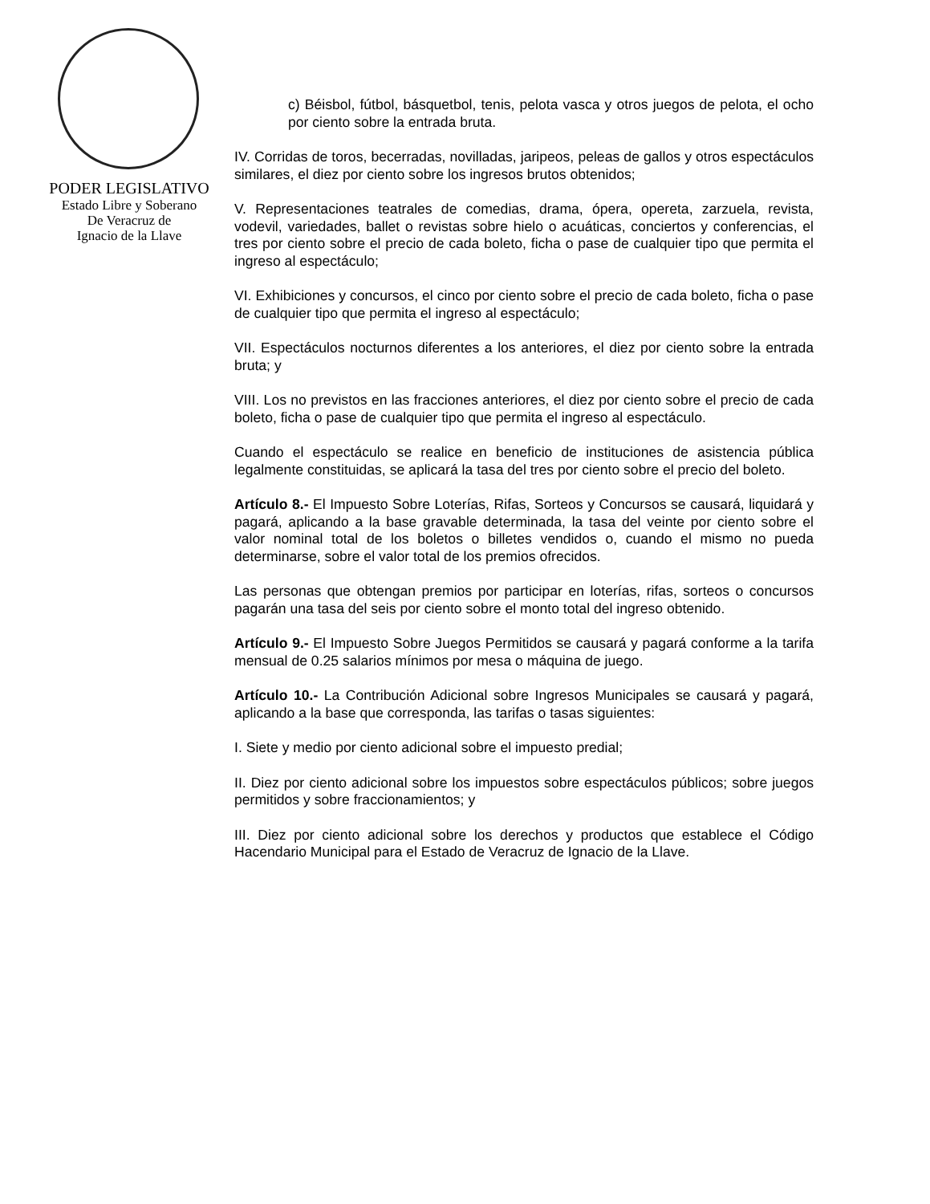PODER LEGISLATIVO
Estado Libre y Soberano
De Veracruz de
Ignacio de la Llave
c) Béisbol, fútbol, básquetbol, tenis, pelota vasca y otros juegos de pelota, el ocho por ciento sobre la entrada bruta.
IV. Corridas de toros, becerradas, novilladas, jaripeos, peleas de gallos y otros espectáculos similares, el diez por ciento sobre los ingresos brutos obtenidos;
V. Representaciones teatrales de comedias, drama, ópera, opereta, zarzuela, revista, vodevil, variedades, ballet o revistas sobre hielo o acuáticas, conciertos y conferencias, el tres por ciento sobre el precio de cada boleto, ficha o pase de cualquier tipo que permita el ingreso al espectáculo;
VI. Exhibiciones y concursos, el cinco por ciento sobre el precio de cada boleto, ficha o pase de cualquier tipo que permita el ingreso al espectáculo;
VII. Espectáculos nocturnos diferentes a los anteriores, el diez por ciento sobre la entrada bruta; y
VIII. Los no previstos en las fracciones anteriores, el diez por ciento sobre el precio de cada boleto, ficha o pase de cualquier tipo que permita el ingreso al espectáculo.
Cuando el espectáculo se realice en beneficio de instituciones de asistencia pública legalmente constituidas, se aplicará la tasa del tres por ciento sobre el precio del boleto.
Artículo 8.- El Impuesto Sobre Loterías, Rifas, Sorteos y Concursos se causará, liquidará y pagará, aplicando a la base gravable determinada, la tasa del veinte por ciento sobre el valor nominal total de los boletos o billetes vendidos o, cuando el mismo no pueda determinarse, sobre el valor total de los premios ofrecidos.
Las personas que obtengan premios por participar en loterías, rifas, sorteos o concursos pagarán una tasa del seis por ciento sobre el monto total del ingreso obtenido.
Artículo 9.- El Impuesto Sobre Juegos Permitidos se causará y pagará conforme a la tarifa mensual de 0.25 salarios mínimos por mesa o máquina de juego.
Artículo 10.- La Contribución Adicional sobre Ingresos Municipales se causará y pagará, aplicando a la base que corresponda, las tarifas o tasas siguientes:
I. Siete y medio por ciento adicional sobre el impuesto predial;
II. Diez por ciento adicional sobre los impuestos sobre espectáculos públicos; sobre juegos permitidos y sobre fraccionamientos; y
III. Diez por ciento adicional sobre los derechos y productos que establece el Código Hacendario Municipal para el Estado de Veracruz de Ignacio de la Llave.